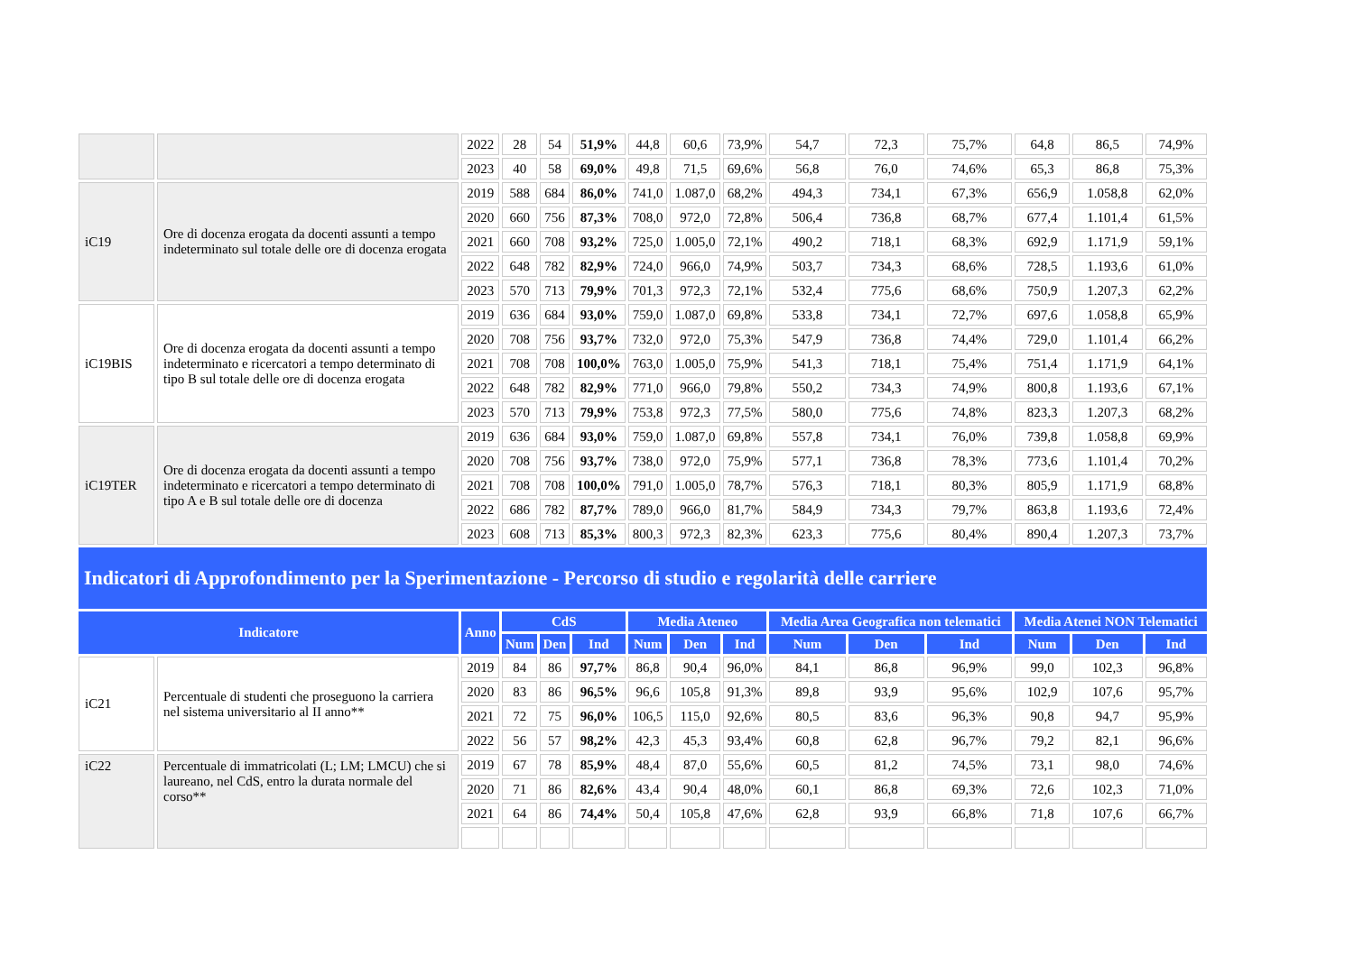| | | 2022 | 28 | 54 | 51,9% | 44,8 | 60,6 | 73,9% | 54,7 | 72,3 | 75,7% | 64,8 | 86,5 | 74,9% |
| | | 2023 | 40 | 58 | 69,0% | 49,8 | 71,5 | 69,6% | 56,8 | 76,0 | 74,6% | 65,3 | 86,8 | 75,3% |
| iC19 | Ore di docenza erogata da docenti assunti a tempo indeterminato sul totale delle ore di docenza erogata | 2019 | 588 | 684 | 86,0% | 741,0 | 1.087,0 | 68,2% | 494,3 | 734,1 | 67,3% | 656,9 | 1.058,8 | 62,0% |
| | | 2020 | 660 | 756 | 87,3% | 708,0 | 972,0 | 72,8% | 506,4 | 736,8 | 68,7% | 677,4 | 1.101,4 | 61,5% |
| | | 2021 | 660 | 708 | 93,2% | 725,0 | 1.005,0 | 72,1% | 490,2 | 718,1 | 68,3% | 692,9 | 1.171,9 | 59,1% |
| | | 2022 | 648 | 782 | 82,9% | 724,0 | 966,0 | 74,9% | 503,7 | 734,3 | 68,6% | 728,5 | 1.193,6 | 61,0% |
| | | 2023 | 570 | 713 | 79,9% | 701,3 | 972,3 | 72,1% | 532,4 | 775,6 | 68,6% | 750,9 | 1.207,3 | 62,2% |
| iC19BIS | Ore di docenza erogata da docenti assunti a tempo indeterminato e ricercatori a tempo determinato di tipo B sul totale delle ore di docenza erogata | 2019 | 636 | 684 | 93,0% | 759,0 | 1.087,0 | 69,8% | 533,8 | 734,1 | 72,7% | 697,6 | 1.058,8 | 65,9% |
| | | 2020 | 708 | 756 | 93,7% | 732,0 | 972,0 | 75,3% | 547,9 | 736,8 | 74,4% | 729,0 | 1.101,4 | 66,2% |
| | | 2021 | 708 | 708 | 100,0% | 763,0 | 1.005,0 | 75,9% | 541,3 | 718,1 | 75,4% | 751,4 | 1.171,9 | 64,1% |
| | | 2022 | 648 | 782 | 82,9% | 771,0 | 966,0 | 79,8% | 550,2 | 734,3 | 74,9% | 800,8 | 1.193,6 | 67,1% |
| | | 2023 | 570 | 713 | 79,9% | 753,8 | 972,3 | 77,5% | 580,0 | 775,6 | 74,8% | 823,3 | 1.207,3 | 68,2% |
| iC19TER | Ore di docenza erogata da docenti assunti a tempo indeterminato e ricercatori a tempo determinato di tipo A e B sul totale delle ore di docenza | 2019 | 636 | 684 | 93,0% | 759,0 | 1.087,0 | 69,8% | 557,8 | 734,1 | 76,0% | 739,8 | 1.058,8 | 69,9% |
| | | 2020 | 708 | 756 | 93,7% | 738,0 | 972,0 | 75,9% | 577,1 | 736,8 | 78,3% | 773,6 | 1.101,4 | 70,2% |
| | | 2021 | 708 | 708 | 100,0% | 791,0 | 1.005,0 | 78,7% | 576,3 | 718,1 | 80,3% | 805,9 | 1.171,9 | 68,8% |
| | | 2022 | 686 | 782 | 87,7% | 789,0 | 966,0 | 81,7% | 584,9 | 734,3 | 79,7% | 863,8 | 1.193,6 | 72,4% |
| | | 2023 | 608 | 713 | 85,3% | 800,3 | 972,3 | 82,3% | 623,3 | 775,6 | 80,4% | 890,4 | 1.207,3 | 73,7% |
| Indicatori di Approfondimento per la Sperimentazione - Percorso di studio e regolarità delle carriere | | | | | | | | | | | | | | |
| Indicatore | | Anno | CdS | | | Media Ateneo | | | Media Area Geografica non telematici | | | Media Atenei NON Telematici | | |
| | | | Num | Den | Ind | Num | Den | Ind | Num | Den | Ind | Num | Den | Ind |
| iC21 | Percentuale di studenti che proseguono la carriera nel sistema universitario al II anno** | 2019 | 84 | 86 | 97,7% | 86,8 | 90,4 | 96,0% | 84,1 | 86,8 | 96,9% | 99,0 | 102,3 | 96,8% |
| | | 2020 | 83 | 86 | 96,5% | 96,6 | 105,8 | 91,3% | 89,8 | 93,9 | 95,6% | 102,9 | 107,6 | 95,7% |
| | | 2021 | 72 | 75 | 96,0% | 106,5 | 115,0 | 92,6% | 80,5 | 83,6 | 96,3% | 90,8 | 94,7 | 95,9% |
| | | 2022 | 56 | 57 | 98,2% | 42,3 | 45,3 | 93,4% | 60,8 | 62,8 | 96,7% | 79,2 | 82,1 | 96,6% |
| iC22 | Percentuale di immatricolati (L; LM; LMCU) che si laureano, nel CdS, entro la durata normale del corso** | 2019 | 67 | 78 | 85,9% | 48,4 | 87,0 | 55,6% | 60,5 | 81,2 | 74,5% | 73,1 | 98,0 | 74,6% |
| | | 2020 | 71 | 86 | 82,6% | 43,4 | 90,4 | 48,0% | 60,1 | 86,8 | 69,3% | 72,6 | 102,3 | 71,0% |
| | | 2021 | 64 | 86 | 74,4% | 50,4 | 105,8 | 47,6% | 62,8 | 93,9 | 66,8% | 71,8 | 107,6 | 66,7% |